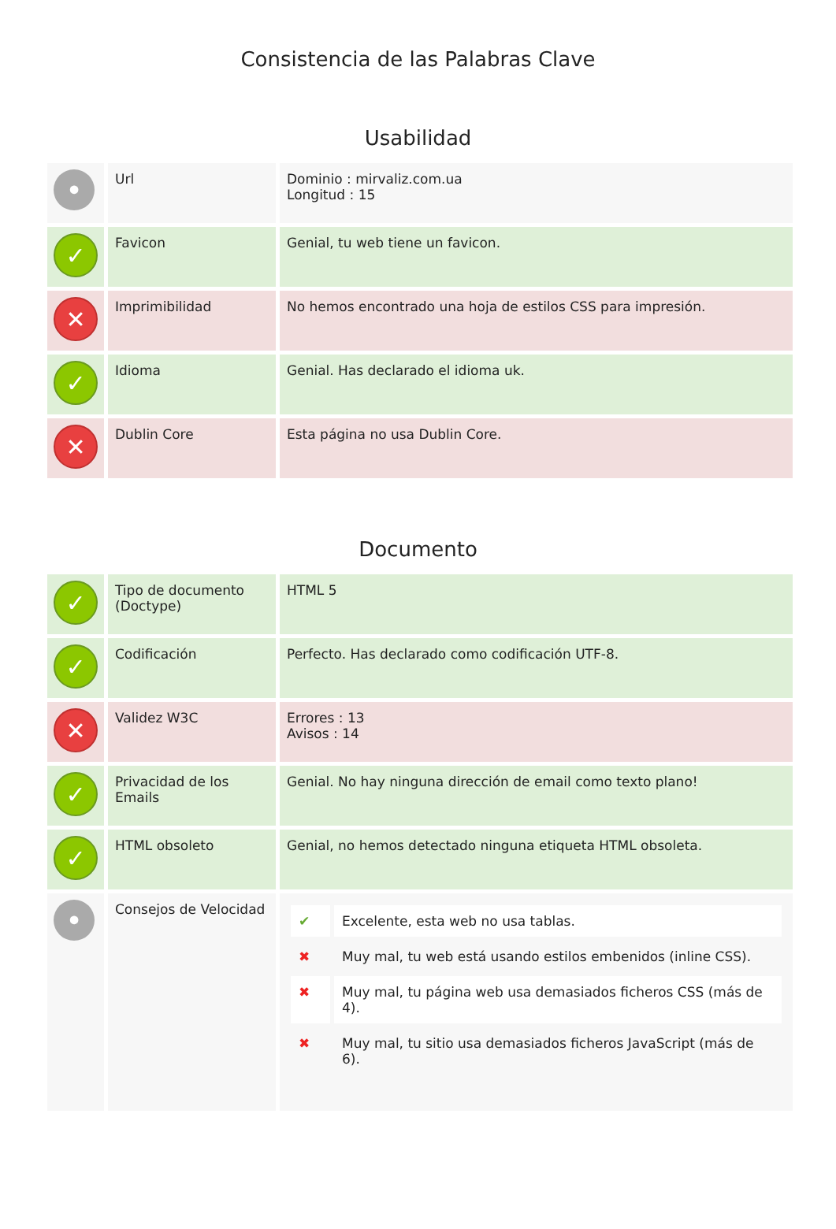Consistencia de las Palabras Clave
Usabilidad
| • | Url | Dominio : mirvaliz.com.ua Longitud : 15 |
| ✓ | Favicon | Genial, tu web tiene un favicon. |
| ✕ | Imprimibilidad | No hemos encontrado una hoja de estilos CSS para impresión. |
| ✓ | Idioma | Genial. Has declarado el idioma uk. |
| ✕ | Dublin Core | Esta página no usa Dublin Core. |
Documento
| ✓ | Tipo de documento (Doctype) | HTML 5 |
| ✓ | Codificación | Perfecto. Has declarado como codificación UTF-8. |
| ✕ | Validez W3C | Errores : 13 Avisos : 14 |
| ✓ | Privacidad de los Emails | Genial. No hay ninguna dirección de email como texto plano! |
| ✓ | HTML obsoleto | Genial, no hemos detectado ninguna etiqueta HTML obsoleta. |
| • | Consejos de Velocidad | / ✔ / Excelente, esta web no usa tablas. / / ✖ / Muy mal, tu web está usando estilos embenidos (inline CSS). / / ✖ / Muy mal, tu página web usa demasiados ficheros CSS (más de 4). / / ✖ / Muy mal, tu sitio usa demasiados ficheros JavaScript (más de 6). / |